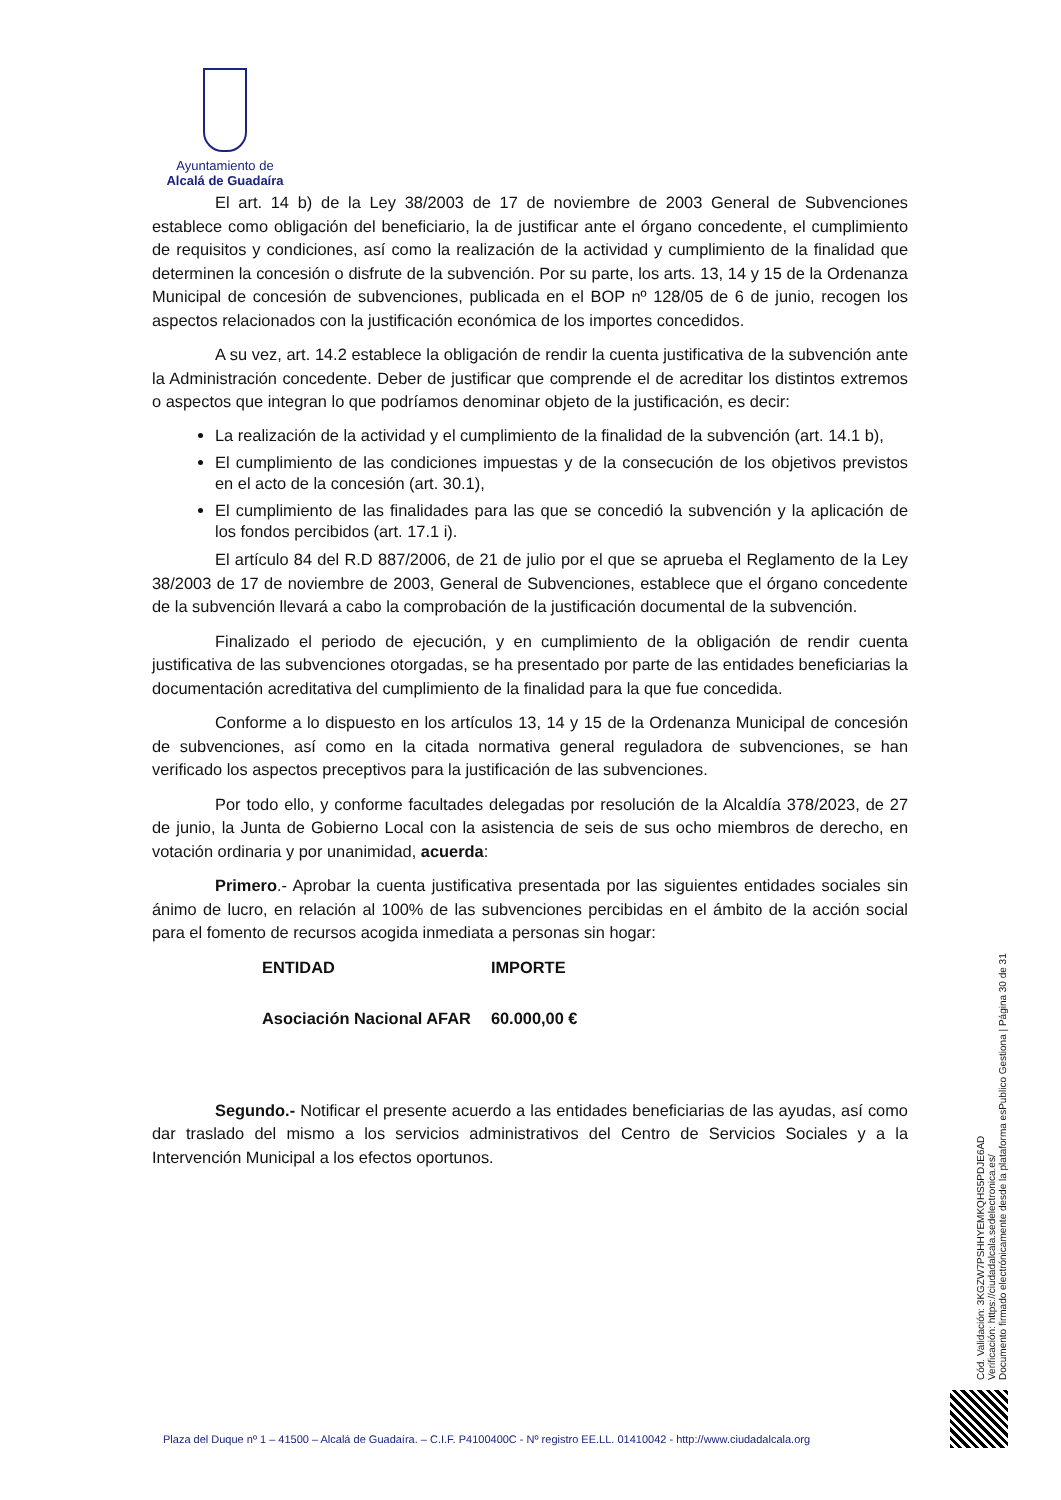Ayuntamiento de
Alcalá de Guadaíra
El art. 14 b) de la Ley 38/2003 de 17 de noviembre de 2003 General de Subvenciones establece como obligación del beneficiario, la de justificar ante el órgano concedente, el cumplimiento de requisitos y condiciones, así como la realización de la actividad y cumplimiento de la finalidad que determinen la concesión o disfrute de la subvención. Por su parte, los arts. 13, 14 y 15 de la Ordenanza Municipal de concesión de subvenciones, publicada en el BOP nº 128/05 de 6 de junio, recogen los aspectos relacionados con la justificación económica de los importes concedidos.
A su vez, art. 14.2 establece la obligación de rendir la cuenta justificativa de la subvención ante la Administración concedente. Deber de justificar que comprende el de acreditar los distintos extremos o aspectos que integran lo que podríamos denominar objeto de la justificación, es decir:
La realización de la actividad y el cumplimiento de la finalidad de la subvención (art. 14.1 b),
El cumplimiento de las condiciones impuestas y de la consecución de los objetivos previstos en el acto de la concesión (art. 30.1),
El cumplimiento de las finalidades para las que se concedió la subvención y la aplicación de los fondos percibidos (art. 17.1 i).
El artículo 84 del R.D 887/2006, de 21 de julio por el que se aprueba el Reglamento de la Ley 38/2003 de 17 de noviembre de 2003, General de Subvenciones, establece que el órgano concedente de la subvención llevará a cabo la comprobación de la justificación documental de la subvención.
Finalizado el periodo de ejecución, y en cumplimiento de la obligación de rendir cuenta justificativa de las subvenciones otorgadas, se ha presentado por parte de las entidades beneficiarias la documentación acreditativa del cumplimiento de la finalidad para la que fue concedida.
Conforme a lo dispuesto en los artículos 13, 14 y 15 de la Ordenanza Municipal de concesión de subvenciones, así como en la citada normativa general reguladora de subvenciones, se han verificado los aspectos preceptivos para la justificación de las subvenciones.
Por todo ello, y conforme facultades delegadas por resolución de la Alcaldía 378/2023, de 27 de junio, la Junta de Gobierno Local con la asistencia de seis de sus ocho miembros de derecho, en votación ordinaria y por unanimidad, acuerda:
Primero.- Aprobar la cuenta justificativa presentada por las siguientes entidades sociales sin ánimo de lucro, en relación al 100% de las subvenciones percibidas en el ámbito de la acción social para el fomento de recursos acogida inmediata a personas sin hogar:
| ENTIDAD | IMPORTE |
| --- | --- |
| Asociación Nacional AFAR | 60.000,00 € |
Segundo.- Notificar el presente acuerdo a las entidades beneficiarias de las ayudas, así como dar traslado del mismo a los servicios administrativos del Centro de Servicios Sociales y a la Intervención Municipal a los efectos oportunos.
Cód. Validación: 3KGZW7PSHHYEMKQHS5PDJE6AD
Verificación: https://ciudadalcala.sedelectronica.es/
Documento firmado electrónicamente desde la plataforma esPublico Gestiona | Página 30 de 31
Plaza del Duque nº 1 – 41500 – Alcalá de Guadaíra. – C.I.F. P4100400C - Nº registro EE.LL. 01410042 - http://www.ciudadalcala.org